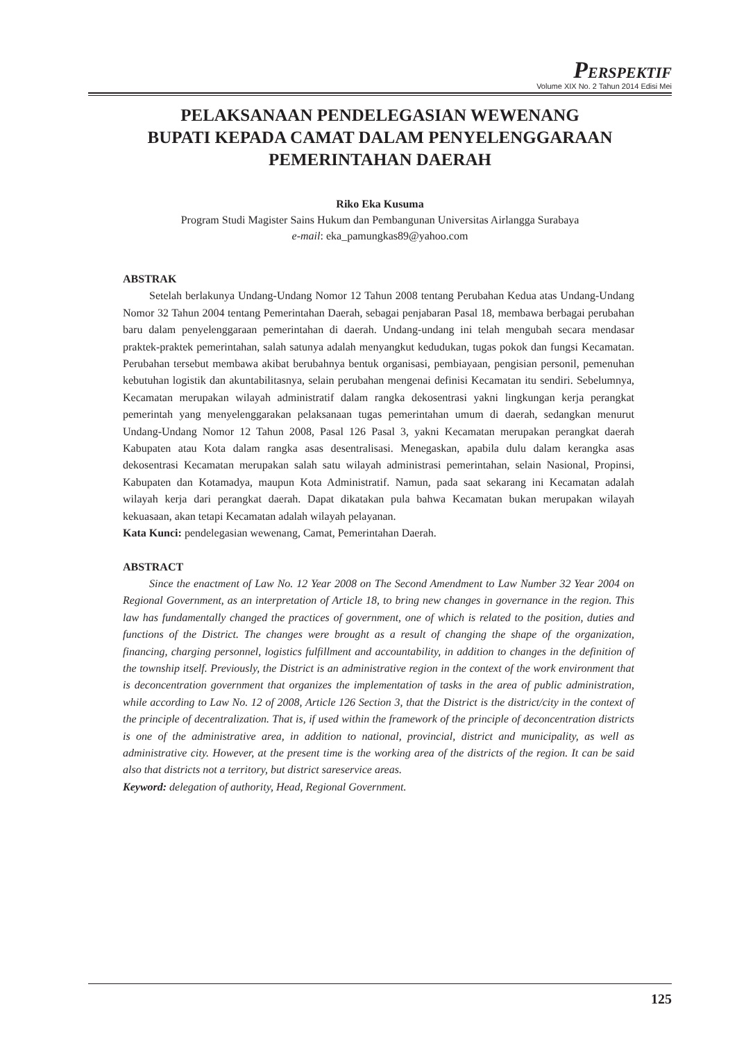PERSPEKTIF
Volume XIX No. 2 Tahun 2014 Edisi Mei
PELAKSANAAN PENDELEGASIAN WEWENANG
BUPATI KEPADA CAMAT DALAM PENYELENGGARAAN
PEMERINTAHAN DAERAH
Riko Eka Kusuma
Program Studi Magister Sains Hukum dan Pembangunan Universitas Airlangga Surabaya
e-mail: eka_pamungkas89@yahoo.com
ABSTRAK
Setelah berlakunya Undang-Undang Nomor 12 Tahun 2008 tentang Perubahan Kedua atas Undang-Undang Nomor 32 Tahun 2004 tentang Pemerintahan Daerah, sebagai penjabaran Pasal 18, membawa berbagai perubahan baru dalam penyelenggaraan pemerintahan di daerah. Undang-undang ini telah mengubah secara mendasar praktek-praktek pemerintahan, salah satunya adalah menyangkut kedudukan, tugas pokok dan fungsi Kecamatan. Perubahan tersebut membawa akibat berubahnya bentuk organisasi, pembiayaan, pengisian personil, pemenuhan kebutuhan logistik dan akuntabilitasnya, selain perubahan mengenai definisi Kecamatan itu sendiri. Sebelumnya, Kecamatan merupakan wilayah administratif dalam rangka dekosentrasi yakni lingkungan kerja perangkat pemerintah yang menyelenggarakan pelaksanaan tugas pemerintahan umum di daerah, sedangkan menurut Undang-Undang Nomor 12 Tahun 2008, Pasal 126 Pasal 3, yakni Kecamatan merupakan perangkat daerah Kabupaten atau Kota dalam rangka asas desentralisasi. Menegaskan, apabila dulu dalam kerangka asas dekosentrasi Kecamatan merupakan salah satu wilayah administrasi pemerintahan, selain Nasional, Propinsi, Kabupaten dan Kotamadya, maupun Kota Administratif. Namun, pada saat sekarang ini Kecamatan adalah wilayah kerja dari perangkat daerah. Dapat dikatakan pula bahwa Kecamatan bukan merupakan wilayah kekuasaan, akan tetapi Kecamatan adalah wilayah pelayanan.
Kata Kunci: pendelegasian wewenang, Camat, Pemerintahan Daerah.
ABSTRACT
Since the enactment of Law No. 12 Year 2008 on The Second Amendment to Law Number 32 Year 2004 on Regional Government, as an interpretation of Article 18, to bring new changes in governance in the region. This law has fundamentally changed the practices of government, one of which is related to the position, duties and functions of the District. The changes were brought as a result of changing the shape of the organization, financing, charging personnel, logistics fulfillment and accountability, in addition to changes in the definition of the township itself. Previously, the District is an administrative region in the context of the work environment that is deconcentration government that organizes the implementation of tasks in the area of public administration, while according to Law No. 12 of 2008, Article 126 Section 3, that the District is the district/city in the context of the principle of decentralization. That is, if used within the framework of the principle of deconcentration districts is one of the administrative area, in addition to national, provincial, district and municipality, as well as administrative city. However, at the present time is the working area of the districts of the region. It can be said also that districts not a territory, but district sareservice areas.
Keyword: delegation of authority, Head, Regional Government.
125